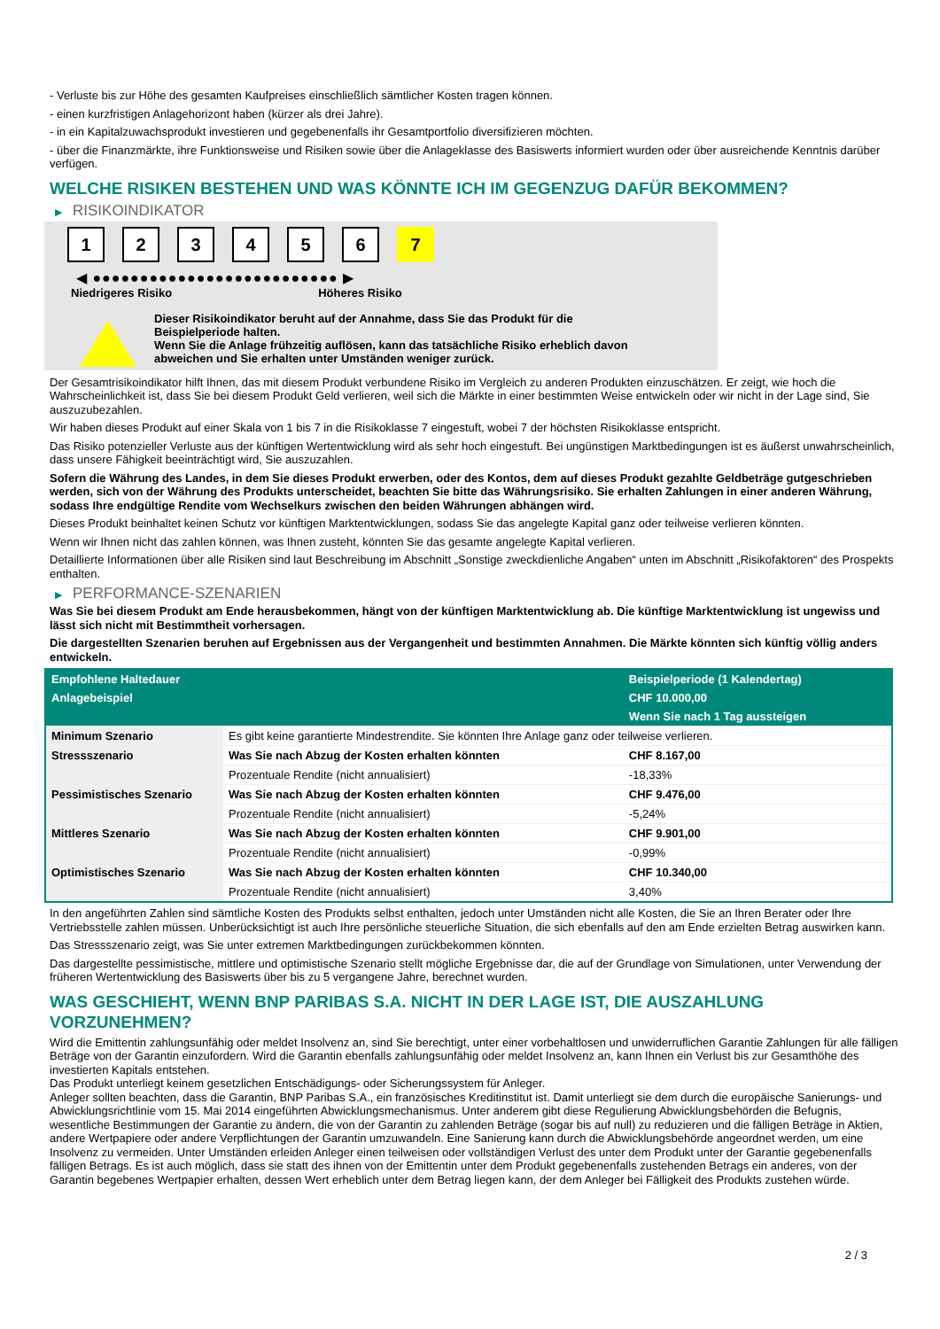- Verluste bis zur Höhe des gesamten Kaufpreises einschließlich sämtlicher Kosten tragen können.
- einen kurzfristigen Anlagehorizont haben (kürzer als drei Jahre).
- in ein Kapitalzuwachsprodukt investieren und gegebenenfalls ihr Gesamtportfolio diversifizieren möchten.
- über die Finanzmärkte, ihre Funktionsweise und Risiken sowie über die Anlageklasse des Basiswerts informiert wurden oder über ausreichende Kenntnis darüber verfügen.
WELCHE RISIKEN BESTEHEN UND WAS KÖNNTE ICH IM GEGENZUG DAFÜR BEKOMMEN?
▶ RISIKOINDIKATOR
1 2 3 4 5 6 7
◀ ●●●●●●●●●●●●●●●●●●●●●●●●●● ▶
Niedrigeres Risiko Höheres Risiko
Dieser Risikoindikator beruht auf der Annahme, dass Sie das Produkt für die
Beispielperiode halten.
Wenn Sie die Anlage frühzeitig auflösen, kann das tatsächliche Risiko erheblich davon
abweichen und Sie erhalten unter Umständen weniger zurück.
Der Gesamtrisikoindikator hilft Ihnen, das mit diesem Produkt verbundene Risiko im Vergleich zu anderen Produkten einzuschätzen. Er zeigt, wie hoch die Wahrscheinlichkeit ist, dass Sie bei diesem Produkt Geld verlieren, weil sich die Märkte in einer bestimmten Weise entwickeln oder wir nicht in der Lage sind, Sie auszuzubezahlen.
Wir haben dieses Produkt auf einer Skala von 1 bis 7 in die Risikoklasse 7 eingestuft, wobei 7 der höchsten Risikoklasse entspricht.
Das Risiko potenzieller Verluste aus der künftigen Wertentwicklung wird als sehr hoch eingestuft. Bei ungünstigen Marktbedingungen ist es äußerst unwahrscheinlich, dass unsere Fähigkeit beeinträchtigt wird, Sie auszuzahlen.
Sofern die Währung des Landes, in dem Sie dieses Produkt erwerben, oder des Kontos, dem auf dieses Produkt gezahlte Geldbeträge gutgeschrieben werden, sich von der Währung des Produkts unterscheidet, beachten Sie bitte das Währungsrisiko. Sie erhalten Zahlungen in einer anderen Währung, sodass Ihre endgültige Rendite vom Wechselkurs zwischen den beiden Währungen abhängen wird.
Dieses Produkt beinhaltet keinen Schutz vor künftigen Marktentwicklungen, sodass Sie das angelegte Kapital ganz oder teilweise verlieren könnten.
Wenn wir Ihnen nicht das zahlen können, was Ihnen zusteht, könnten Sie das gesamte angelegte Kapital verlieren.
Detaillierte Informationen über alle Risiken sind laut Beschreibung im Abschnitt „Sonstige zweckdienliche Angaben“ unten im Abschnitt „Risikofaktoren“ des Prospekts enthalten.
▶ PERFORMANCE-SZENARIEN
Was Sie bei diesem Produkt am Ende herausbekommen, hängt von der künftigen Marktentwicklung ab. Die künftige Marktentwicklung ist ungewiss und lässt sich nicht mit Bestimmtheit vorhersagen.
Die dargestellten Szenarien beruhen auf Ergebnissen aus der Vergangenheit und bestimmten Annahmen. Die Märkte könnten sich künftig völlig anders entwickeln.
| Empfohlene Haltedauer | | Beispielperiode (1 Kalendertag) |
| --- | --- | --- |
| Anlagebeispiel | | CHF 10.000,00 |
| | | Wenn Sie nach 1 Tag aussteigen |
| Minimum Szenario | Es gibt keine garantierte Mindestrendite. Sie könnten Ihre Anlage ganz oder teilweise verlieren. | |
| Stressszenario | Was Sie nach Abzug der Kosten erhalten könnten | CHF 8.167,00 |
| | Prozentuale Rendite (nicht annualisiert) | -18,33% |
| Pessimistisches Szenario | Was Sie nach Abzug der Kosten erhalten könnten | CHF 9.476,00 |
| | Prozentuale Rendite (nicht annualisiert) | -5,24% |
| Mittleres Szenario | Was Sie nach Abzug der Kosten erhalten könnten | CHF 9.901,00 |
| | Prozentuale Rendite (nicht annualisiert) | -0,99% |
| Optimistisches Szenario | Was Sie nach Abzug der Kosten erhalten könnten | CHF 10.340,00 |
| | Prozentuale Rendite (nicht annualisiert) | 3,40% |
In den angeführten Zahlen sind sämtliche Kosten des Produkts selbst enthalten, jedoch unter Umständen nicht alle Kosten, die Sie an Ihren Berater oder Ihre Vertriebsstelle zahlen müssen. Unberücksichtigt ist auch Ihre persönliche steuerliche Situation, die sich ebenfalls auf den am Ende erzielten Betrag auswirken kann.
Das Stressszenario zeigt, was Sie unter extremen Marktbedingungen zurückbekommen könnten.
Das dargestellte pessimistische, mittlere und optimistische Szenario stellt mögliche Ergebnisse dar, die auf der Grundlage von Simulationen, unter Verwendung der früheren Wertentwicklung des Basiswerts über bis zu 5 vergangene Jahre, berechnet wurden.
WAS GESCHIEHT, WENN BNP PARIBAS S.A. NICHT IN DER LAGE IST, DIE AUSZAHLUNG VORZUNEHMEN?
Wird die Emittentin zahlungsunfähig oder meldet Insolvenz an, sind Sie berechtigt, unter einer vorbehaltlosen und unwiderruflichen Garantie Zahlungen für alle fälligen Beträge von der Garantin einzufordern. Wird die Garantin ebenfalls zahlungsunfähig oder meldet Insolvenz an, kann Ihnen ein Verlust bis zur Gesamthöhe des investierten Kapitals entstehen.
Das Produkt unterliegt keinem gesetzlichen Entschädigungs- oder Sicherungssystem für Anleger.
Anleger sollten beachten, dass die Garantin, BNP Paribas S.A., ein französisches Kreditinstitut ist. Damit unterliegt sie dem durch die europäische Sanierungs- und Abwicklungsrichtlinie vom 15. Mai 2014 eingeführten Abwicklungsmechanismus. Unter anderem gibt diese Regulierung Abwicklungsbehörden die Befugnis, wesentliche Bestimmungen der Garantie zu ändern, die von der Garantin zu zahlenden Beträge (sogar bis auf null) zu reduzieren und die fälligen Beträge in Aktien, andere Wertpapiere oder andere Verpflichtungen der Garantin umzuwandeln. Eine Sanierung kann durch die Abwicklungsbehörde angeordnet werden, um eine Insolvenz zu vermeiden. Unter Umständen erleiden Anleger einen teilweisen oder vollständigen Verlust des unter dem Produkt unter der Garantie gegebenenfalls fälligen Betrags. Es ist auch möglich, dass sie statt des ihnen von der Emittentin unter dem Produkt gegebenenfalls zustehenden Betrags ein anderes, von der Garantin begebenes Wertpapier erhalten, dessen Wert erheblich unter dem Betrag liegen kann, der dem Anleger bei Fälligkeit des Produkts zustehen würde.
2 / 3